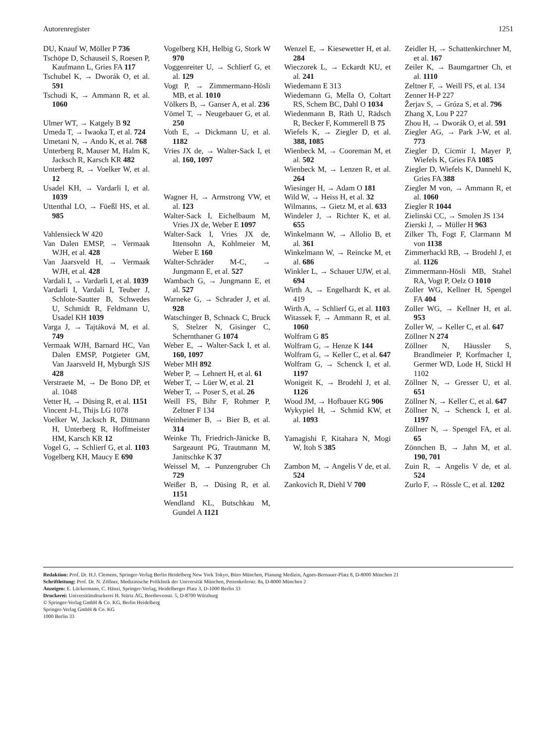Autorenregister 1251
DU, Knauf W, Möller P 736
Tschöpe D, Schauseil S, Roesen P, Kaufmann L, Gries FA 117
Tschubel K, → Dworák O, et al. 591
Tschudi K, → Ammann R, et al. 1060
Ulmer WT, → Katgely B 92
Umeda T, → Iwaoka T, et al. 724
Umetani N, → Ando K, et al. 768
Unterberg R, Mauser M, Halm K, Jacksch R, Karsch KR 482
Unterberg R, → Voelker W, et al. 12
Usadel KH, → Vardarli I, et al. 1039
Uttenthal LO, → Füeßl HS, et al. 985
Vahlensieck W 420
Van Dalen EMSP, → Vermaak WJH, et al. 428
Van Jaarsveld H, → Vermaak WJH, et al. 428
Vardali I, → Vardarli I, et al. 1039
Vardarli I, Vardali I, Teuber J, Schlote-Sautter B, Schwedes U, Schmidt R, Feldmann U, Usadel KH 1039
Varga J, → Tajtáková M, et al. 749
Vermaak WJH, Barnard HC, Van Dalen EMSP, Potgieter GM, Van Jaarsveld H, Myburgh SJS 428
Verstraete M, → De Bono DP, et al. 1048
Vetter H, → Düsing R, et al. 1151
Vincent J-L, Thijs LG 1078
Voelker W, Jacksch R, Dittmann H, Unterberg R, Hoffmeister HM, Karsch KR 12
Vogel G, → Schlierf G, et al. 1103
Vogelberg KH, Maucy E 690
Vogelberg KH, Helbig G, Stork W 970
Voggenreiter U, → Schlierf G, et al. 129
Vogt P, → Zimmermann-Hösli MB, et al. 1010
Völkers B, → Ganser A, et al. 236
Vömel T, → Neugebauer G, et al. 250
Voth E, → Dickmann U, et al. 1182
Vries JX de, → Walter-Sack I, et al. 160, 1097
Wagner H, → Armstrong VW, et al. 123
Walter-Sack I, Eichelbaum M, Vries JX de, Weber E 1097
Walter-Sack I, Vries JX de, Ittensohn A, Kohlmeier M, Weber E 160
Walter-Schräder M-C, → Jungmann E, et al. 527
Wambach G, → Jungmann E, et al. 527
Warneke G, → Schrader J, et al. 928
Watschinger B, Schnack C, Bruck S, Stelzer N, Gisinger C, Schernthaner G 1074
Weber E, → Walter-Sack I, et al. 160, 1097
Weber MH 892
Weber P, → Lehnert H, et al. 61
Weber T, → Lüer W, et al. 21
Weber T, → Poser S, et al. 26
Weill FS, Bihr F, Rohmer P, Zeltner F 134
Weinheimer B, → Bier B, et al. 314
Weinke Th, Friedrich-Jänicke B, Sargeaunt PG, Trautmann M, Janitschke K 37
Weissel M, → Punzengruber Ch 729
Weißer B, → Düsing R, et al. 1151
Wendland KL, Butschkau M, Gundel A 1121
Wenzel E, → Kiesewetter H, et al. 284
Wieczorek L, → Eckardt KU, et al. 241
Wiedemann E 313
Wiedemann G, Mella O, Coltart RS, Schem BC, Dahl O 1034
Wiedenmann B, Räth U, Rädsch R, Becker F, Kommerell B 75
Wiefels K, → Ziegler D, et al. 388, 1085
Wienbeck M, → Cooreman M, et al. 502
Wienbeck M, → Lenzen R, et al. 264
Wiesinger H, → Adam O 181
Wild W, → Heiss H, et al. 32
Wilmanns, → Gietz M, et al. 633
Windeler J, → Richter K, et al. 655
Winkelmann W, → Allolio B, et al. 361
Winkelmann W, → Reincke M, et al. 686
Winkler L, → Schauer UJW, et al. 694
Wirth A, → Engelhardt K, et al. 419
Wirth A, → Schlierf G, et al. 1103
Witassek F, → Ammann R, et al. 1060
Wolfram G 85
Wolfram G, → Henze K 144
Wolfram G, → Keller C, et al. 647
Wolfram G, → Schenck I, et al. 1197
Wonigeit K, → Brodehl J, et al. 1126
Wood JM, → Hofbauer KG 906
Wykypiel H, → Schmid KW, et al. 1093
Yamagishi F, Kitahara N, Mogi W, Itoh S 385
Zambon M, → Angelis V de, et al. 524
Zankovich R, Diehl V 700
Zeidler H, → Schattenkirchner M, et al. 167
Zeiler K, → Baumgartner Ch, et al. 1110
Zeltner F, → Weill FS, et al. 134
Zenner H-P 227
Žerjav S, → Gróza S, et al. 796
Zhang X, Lou P 227
Zhou H, → Dworák O, et al. 591
Ziegler AG, → Park J-W, et al. 773
Ziegler D, Cicmir I, Mayer P, Wiefels K, Gries FA 1085
Ziegler D, Wiefels K, Dannehl K, Gries FA 388
Ziegler M von, → Ammann R, et al. 1060
Ziegler R 1044
Zielinski CC, → Smolen JS 134
Zierski J, → Müller H 963
Zilker Th, Fogt F, Clarmann M von 1138
Zimmerhackl RB, → Brodehl J, et al. 1126
Zimmermann-Hösli MB, Stahel RA, Vogt P, Oelz O 1010
Zoller WG, Kellner H, Spengel FA 404
Zoller WG, → Kellner H, et al. 953
Zoller W, → Keller C, et al. 647
Zöllner N 274
Zöllner N, Häussler S, Brandlmeier P, Korfmacher I, Germer WD, Lode H, Stickl H 1102
Zöllner N, → Gresser U, et al. 651
Zöllner N, → Keller C, et al. 647
Zöllner N, → Schenck I, et al. 1197
Zöllner N, → Spengel FA, et al. 65
Zönnchen B, → Jahn M, et al. 190, 701
Zuin R, → Angelis V de, et al. 524
Zurlo F, → Rössle C, et al. 1202
Redaktion: Prof. Dr. H.J. Clemens, Springer-Verlag Berlin Heidelberg New York Tokyo, Büro München, Planung Medizin, Agnes-Bernauer-Platz 8, D-8000 München 21
Schriftleitung: Prof. Dr. N. Zöllner, Medizinische Poliklinik der Universität München, Pettenkoferstr. 8a, D-8000 München 2
Anzeigen: E. Lückermann, C. Hänzi, Springer-Verlag, Heidelberger Platz 3, D-1000 Berlin 33
Druckerei: Universitätsdruckerei H. Stürtz AG, Beethovenstr. 5, D-8700 Würzburg
© Springer-Verlag GmbH & Co. KG, Berlin Heidelberg
Springer-Verlag GmbH & Co. KG
1000 Berlin 33